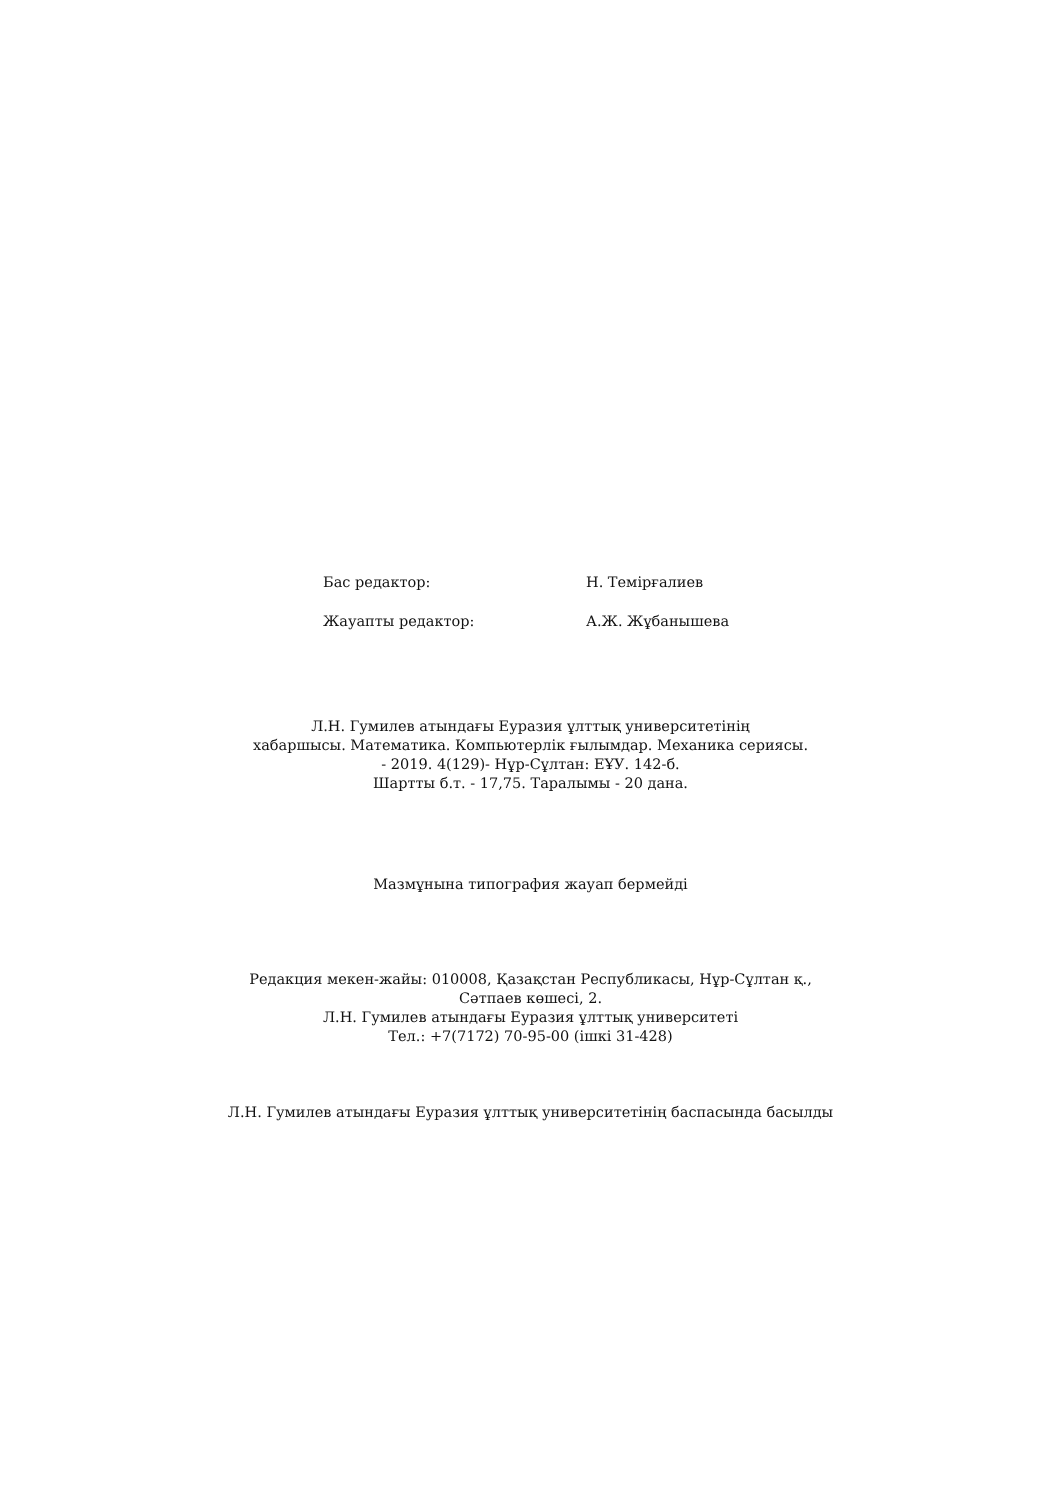| Бас редактор: | Н. Темірғалиев |
| Жауапты редактор: | А.Ж. Жұбанышева |
Л.Н. Гумилев атындағы Еуразия ұлттық университетінің
хабаршысы. Математика. Компьютерлік ғылымдар. Механика сериясы.
- 2019. 4(129)- Нұр-Сұлтан: ЕҰУ. 142-б.
Шартты б.т. - 17,75. Таралымы - 20 дана.
Мазмұнына типография жауап бермейді
Редакция мекен-жайы: 010008, Қазақстан Республикасы, Нұр-Сұлтан қ.,
Сәтпаев көшесі, 2.
Л.Н. Гумилев атындағы Еуразия ұлттық университеті
Тел.: +7(7172) 70-95-00 (ішкі 31-428)
Л.Н. Гумилев атындағы Еуразия ұлттық университетінің баспасында басылды